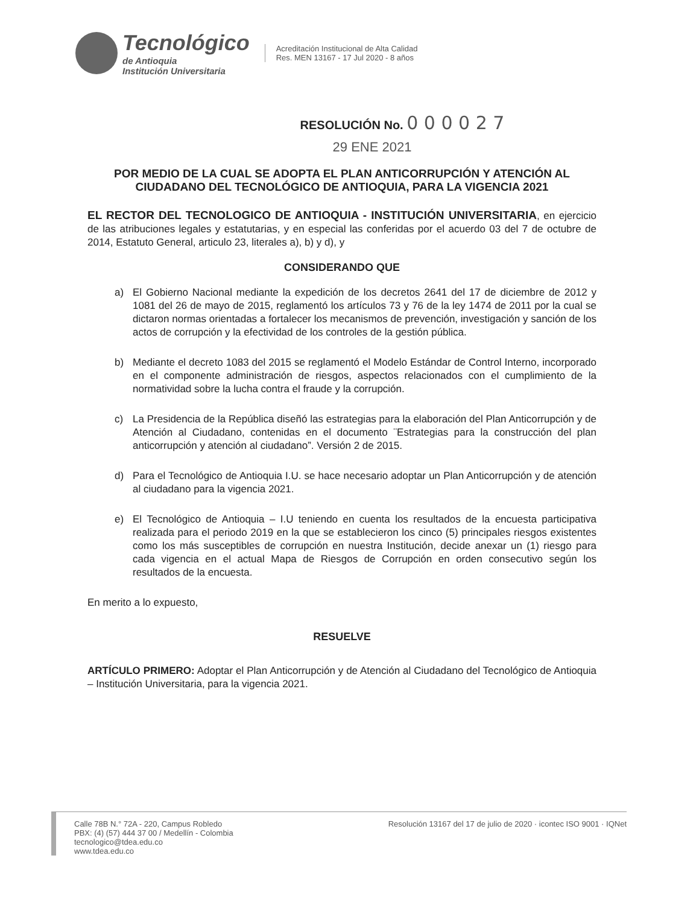Tecnológico
de Antioquia
Institución Universitaria
Acreditación Institucional de Alta Calidad
Res. MEN 13167 - 17 Jul 2020 - 8 años
RESOLUCIÓN No. 0 0 0 0 2 7
29 ENE 2021
POR MEDIO DE LA CUAL SE ADOPTA EL PLAN ANTICORRUPCIÓN Y ATENCIÓN AL CIUDADANO DEL TECNOLÓGICO DE ANTIOQUIA, PARA LA VIGENCIA 2021
EL RECTOR DEL TECNOLOGICO DE ANTIOQUIA - INSTITUCIÓN UNIVERSITARIA, en ejercicio de las atribuciones legales y estatutarias, y en especial las conferidas por el acuerdo 03 del 7 de octubre de 2014, Estatuto General, articulo 23, literales a), b) y d), y
CONSIDERANDO QUE
a) El Gobierno Nacional mediante la expedición de los decretos 2641 del 17 de diciembre de 2012 y 1081 del 26 de mayo de 2015, reglamentó los artículos 73 y 76 de la ley 1474 de 2011 por la cual se dictaron normas orientadas a fortalecer los mecanismos de prevención, investigación y sanción de los actos de corrupción y la efectividad de los controles de la gestión pública.
b) Mediante el decreto 1083 del 2015 se reglamentó el Modelo Estándar de Control Interno, incorporado en el componente administración de riesgos, aspectos relacionados con el cumplimiento de la normatividad sobre la lucha contra el fraude y la corrupción.
c) La Presidencia de la República diseñó las estrategias para la elaboración del Plan Anticorrupción y de Atención al Ciudadano, contenidas en el documento ¨Estrategias para la construcción del plan anticorrupción y atención al ciudadano”. Versión 2 de 2015.
d) Para el Tecnológico de Antioquia I.U. se hace necesario adoptar un Plan Anticorrupción y de atención al ciudadano para la vigencia 2021.
e) El Tecnológico de Antioquia – I.U teniendo en cuenta los resultados de la encuesta participativa realizada para el periodo 2019 en la que se establecieron los cinco (5) principales riesgos existentes como los más susceptibles de corrupción en nuestra Institución, decide anexar un (1) riesgo para cada vigencia en el actual Mapa de Riesgos de Corrupción en orden consecutivo según los resultados de la encuesta.
En merito a lo expuesto,
RESUELVE
ARTÍCULO PRIMERO: Adoptar el Plan Anticorrupción y de Atención al Ciudadano del Tecnológico de Antioquia – Institución Universitaria, para la vigencia 2021.
Calle 78B N.° 72A - 220, Campus Robledo
PBX: (4) (57) 444 37 00 / Medellín - Colombia
tecnologico@tdea.edu.co
www.tdea.edu.co
Resolución 13167 del 17 de julio de 2020 · icontec ISO 9001 · IQNet